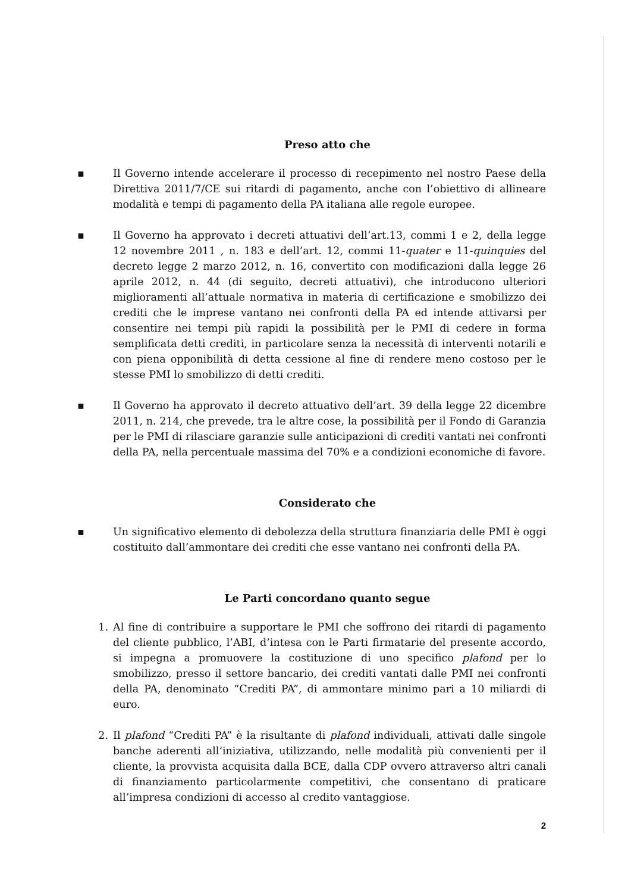Preso atto che
▪ Il Governo intende accelerare il processo di recepimento nel nostro Paese della Direttiva 2011/7/CE sui ritardi di pagamento, anche con l’obiettivo di allineare modalità e tempi di pagamento della PA italiana alle regole europee.
▪ Il Governo ha approvato i decreti attuativi dell’art.13, commi 1 e 2, della legge 12 novembre 2011 , n. 183 e dell’art. 12, commi 11-quater e 11-quinquies del decreto legge 2 marzo 2012, n. 16, convertito con modificazioni dalla legge 26 aprile 2012, n. 44 (di seguito, decreti attuativi), che introducono ulteriori miglioramenti all’attuale normativa in materia di certificazione e smobilizzo dei crediti che le imprese vantano nei confronti della PA ed intende attivarsi per consentire nei tempi più rapidi la possibilità per le PMI di cedere in forma semplificata detti crediti, in particolare senza la necessità di interventi notarili e con piena opponibilità di detta cessione al fine di rendere meno costoso per le stesse PMI lo smobilizzo di detti crediti.
▪ Il Governo ha approvato il decreto attuativo dell’art. 39 della legge 22 dicembre 2011, n. 214, che prevede, tra le altre cose, la possibilità per il Fondo di Garanzia per le PMI di rilasciare garanzie sulle anticipazioni di crediti vantati nei confronti della PA, nella percentuale massima del 70% e a condizioni economiche di favore.
Considerato che
▪ Un significativo elemento di debolezza della struttura finanziaria delle PMI è oggi costituito dall’ammontare dei crediti che esse vantano nei confronti della PA.
Le Parti concordano quanto segue
1. Al fine di contribuire a supportare le PMI che soffrono dei ritardi di pagamento del cliente pubblico, l’ABI, d’intesa con le Parti firmatarie del presente accordo, si impegna a promuovere la costituzione di uno specifico plafond per lo smobilizzo, presso il settore bancario, dei crediti vantati dalle PMI nei confronti della PA, denominato “Crediti PA”, di ammontare minimo pari a 10 miliardi di euro.
2. Il plafond “Crediti PA” è la risultante di plafond individuali, attivati dalle singole banche aderenti all’iniziativa, utilizzando, nelle modalità più convenienti per il cliente, la provvista acquisita dalla BCE, dalla CDP ovvero attraverso altri canali di finanziamento particolarmente competitivi, che consentano di praticare all’impresa condizioni di accesso al credito vantaggiose.
2